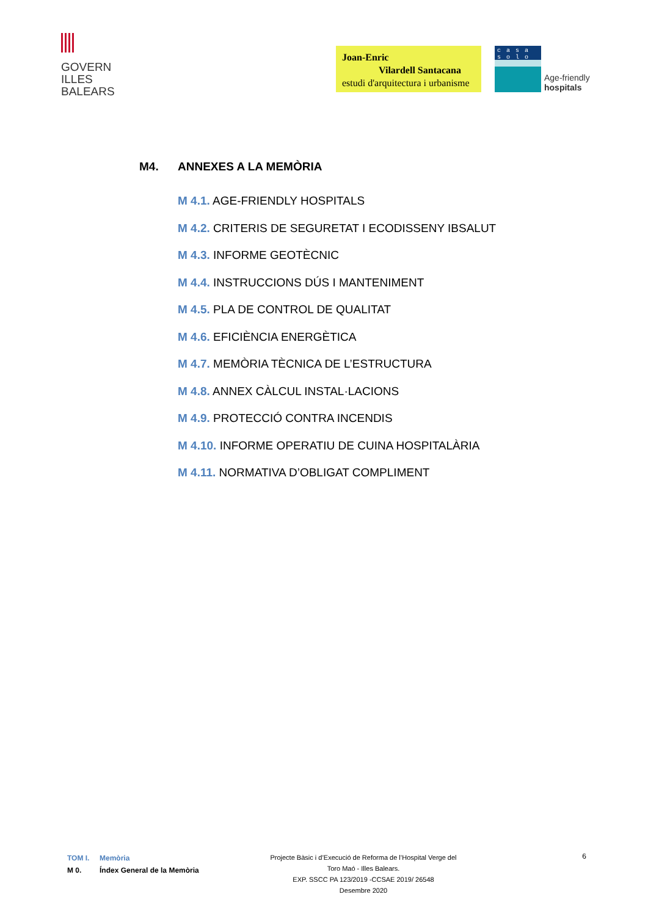GOVERN
ILLES
BALEARS
Joan-Enric
Vilardell Santacana
estudi d'arquitectura i urbanisme
casa solo
Age-friendly
hospitals
M4. ANNEXES A LA MEMÒRIA
M 4.1. AGE-FRIENDLY HOSPITALS
M 4.2. CRITERIS DE SEGURETAT I ECODISSENY IBSALUT
M 4.3. INFORME GEOTÈCNIC
M 4.4. INSTRUCCIONS DÚS I MANTENIMENT
M 4.5. PLA DE CONTROL DE QUALITAT
M 4.6. EFICIÈNCIA ENERGÈTICA
M 4.7. MEMÒRIA TÈCNICA DE L’ESTRUCTURA
M 4.8. ANNEX CÀLCUL INSTAL·LACIONS
M 4.9. PROTECCIÓ CONTRA INCENDIS
M 4.10. INFORME OPERATIU DE CUINA HOSPITALÀRIA
M 4.11. NORMATIVA D’OBLIGAT COMPLIMENT
TOM I. Memòria
M 0. Índex General de la Memòria
Projecte Bàsic i d’Execució de Reforma de l’Hospital Verge del
Toro Maó - Illes Balears.
EXP. SSCC PA 123/2019 -CCSAE 2019/ 26548
Desembre 2020
6